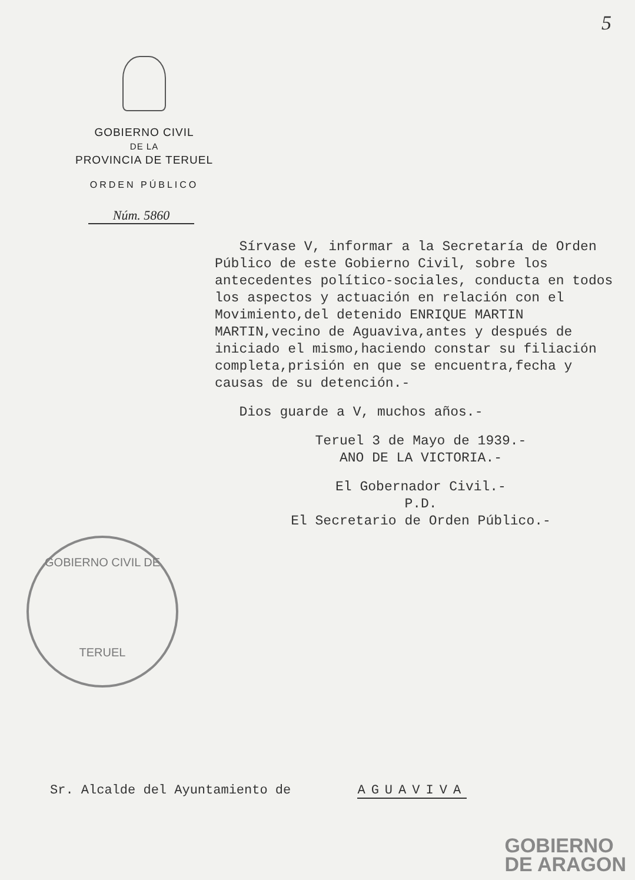5
GOBIERNO CIVIL
DE LA
PROVINCIA DE TERUEL
ORDEN PÚBLICO
Núm. 5860
Sírvase V, informar a la Secretaría de Orden Público de este Gobierno Civil, sobre los antecedentes político-sociales, conducta en todos los aspectos y actuación en relación con el Movimiento,del detenido ENRIQUE MARTIN MARTIN,vecino de Aguaviva,antes y después de iniciado el mismo,haciendo constar su filiación completa,prisión en que se encuentra,fecha y causas de su detención.-
Dios guarde a V, muchos años.-
Teruel 3 de Mayo de 1939.-
ANO DE LA VICTORIA.-
El Gobernador Civil.-
P.D.
El Secretario de Orden Público.-
GOBIERNO CIVIL DE
TERUEL
Sr. Alcalde del Ayuntamiento de AGUAVIVA
GOBIERNO
DE ARAGON